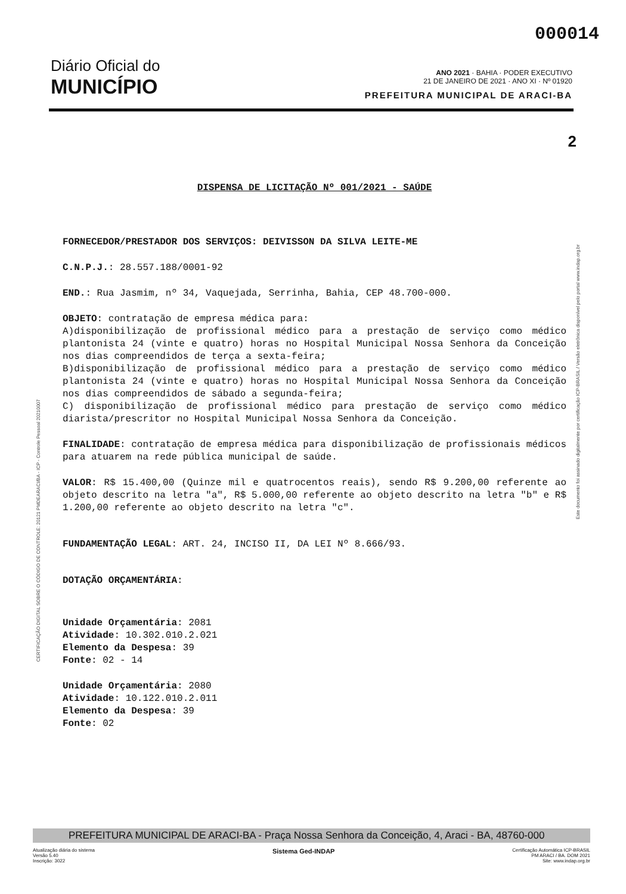000014
Diário Oficial do
MUNICÍPIO
ANO 2021 · BAHIA · PODER EXECUTIVO
21 DE JANEIRO DE 2021 · ANO XI · Nº 01920
PREFEITURA MUNICIPAL DE ARACI-BA
2
DISPENSA DE LICITAÇÃO Nº 001/2021 - SAÚDE
FORNECEDOR/PRESTADOR DOS SERVIÇOS: DEIVISSON DA SILVA LEITE-ME
C.N.P.J.: 28.557.188/0001-92
END.: Rua Jasmim, nº 34, Vaquejada, Serrinha, Bahia, CEP 48.700-000.
OBJETO: contratação de empresa médica para:
A)disponibilização de profissional médico para a prestação de serviço como médico plantonista 24 (vinte e quatro) horas no Hospital Municipal Nossa Senhora da Conceição nos dias compreendidos de terça a sexta-feira;
B)disponibilização de profissional médico para a prestação de serviço como médico plantonista 24 (vinte e quatro) horas no Hospital Municipal Nossa Senhora da Conceição nos dias compreendidos de sábado a segunda-feira;
C) disponibilização de profissional médico para prestação de serviço como médico diarista/prescritor no Hospital Municipal Nossa Senhora da Conceição.
FINALIDADE: contratação de empresa médica para disponibilização de profissionais médicos para atuarem na rede pública municipal de saúde.
VALOR: R$ 15.400,00 (Quinze mil e quatrocentos reais), sendo R$ 9.200,00 referente ao objeto descrito na letra "a", R$ 5.000,00 referente ao objeto descrito na letra "b" e R$ 1.200,00 referente ao objeto descrito na letra "c".
FUNDAMENTAÇÃO LEGAL: ART. 24, INCISO II, DA LEI Nº 8.666/93.
DOTAÇÃO ORÇAMENTÁRIA:
Unidade Orçamentária: 2081
Atividade: 10.302.010.2.021
Elemento da Despesa: 39
Fonte: 02 - 14
Unidade Orçamentária: 2080
Atividade: 10.122.010.2.011
Elemento da Despesa: 39
Fonte: 02
CERTIFICAÇÃO DIGITAL SOBRE O CÓDIGO DE CONTROLE: 20121 PMDEARACI/BA - ICP - Controle Pessoal 20210007
Este documento foi assinado digitalmente por certificação ICP-BRASIL / Versão eletrônica disponível pelo portal www.indap.org.br
PREFEITURA MUNICIPAL DE ARACI-BA - Praça Nossa Senhora da Conceição, 4, Araci - BA, 48760-000
Atualização diária do sistema
Versão 5.40
Inscrição: 3022
Sistema Ged-INDAP
Certificação Automática ICP-BRASIL
PM ARACI / BA. DOM 2021
Site: www.indap.org.br